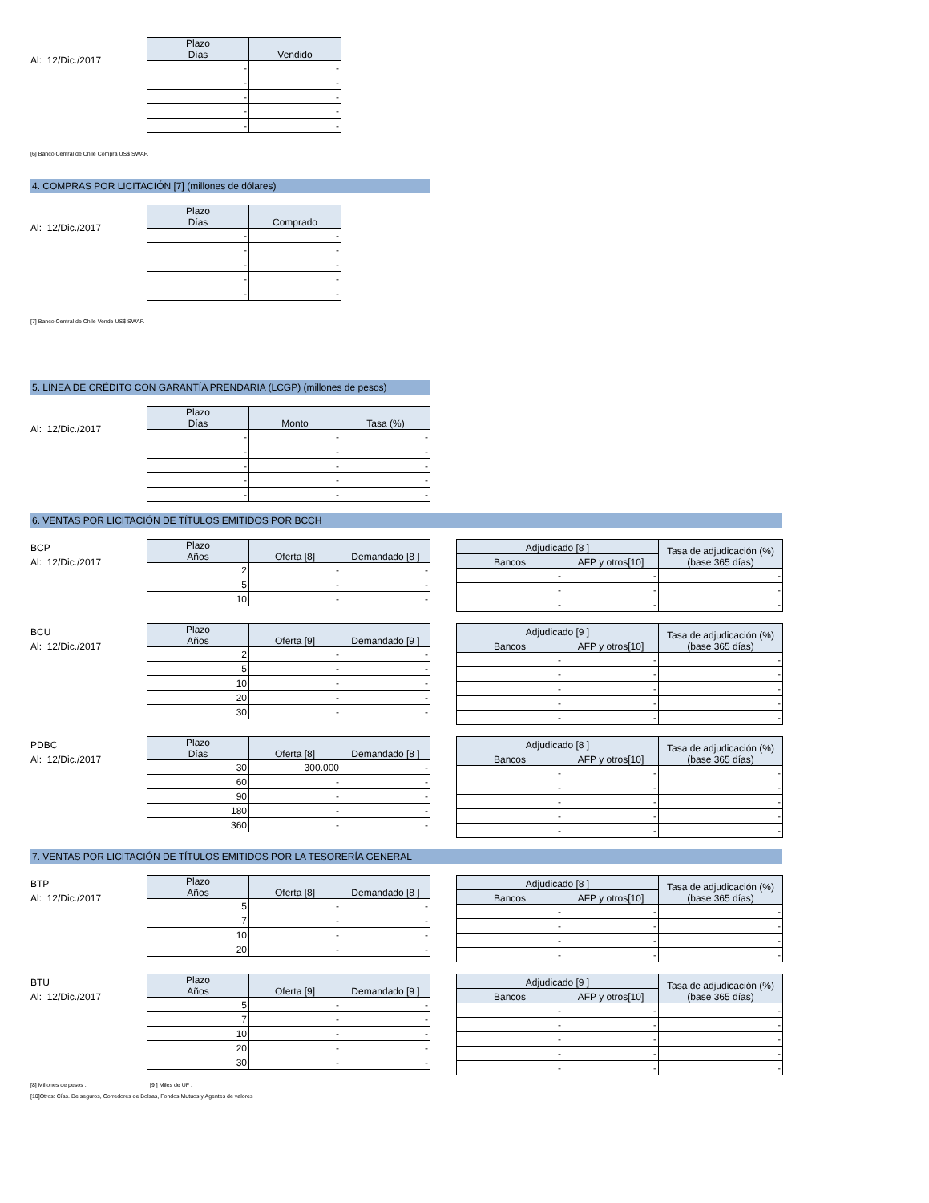Al: 12/Dic./2017
| Plazo Días | Vendido |
| --- | --- |
| - | - |
| - | - |
| - | - |
| - | - |
| - | - |
[6] Banco Central de Chile Compra US$ SWAP.
4. COMPRAS POR LICITACIÓN [7] (millones de dólares)
Al: 12/Dic./2017
| Plazo Días | Comprado |
| --- | --- |
| - | - |
| - | - |
| - | - |
| - | - |
| - | - |
[7] Banco Central de Chile Vende US$ SWAP.
5. LÍNEA DE CRÉDITO CON GARANTÍA PRENDARIA (LCGP) (millones de pesos)
Al: 12/Dic./2017
| Plazo Días | Monto | Tasa (%) |
| --- | --- | --- |
| - | - | - |
| - | - | - |
| - | - | - |
| - | - | - |
| - | - | - |
6. VENTAS POR LICITACIÓN DE TÍTULOS EMITIDOS POR BCCH
BCP
Al: 12/Dic./2017
| Plazo Años | Oferta [8] | Demandado [8 ] |
| --- | --- | --- |
| 2 | - | - |
| 5 | - | - |
| 10 | - | - |
| Adjudicado [8 ] | | Tasa de adjudicación (%) (base 365 días) |
| --- | --- | --- |
| Bancos | AFP y otros[10] | |
| - | - | - |
| - | - | - |
| - | - | - |
BCU
Al: 12/Dic./2017
| Plazo Años | Oferta [9] | Demandado [9 ] |
| --- | --- | --- |
| 2 | - | - |
| 5 | - | - |
| 10 | - | - |
| 20 | - | - |
| 30 | - | - |
| Adjudicado [9 ] | | Tasa de adjudicación (%) (base 365 días) |
| --- | --- | --- |
| Bancos | AFP y otros[10] | |
| - | - | - |
| - | - | - |
| - | - | - |
| - | - | - |
| - | - | - |
PDBC
Al: 12/Dic./2017
| Plazo Días | Oferta [8] | Demandado [8 ] |
| --- | --- | --- |
| 30 | 300.000 | - |
| 60 | - | - |
| 90 | - | - |
| 180 | - | - |
| 360 | - | - |
| Adjudicado [8 ] | | Tasa de adjudicación (%) (base 365 días) |
| --- | --- | --- |
| Bancos | AFP y otros[10] | |
| - | - | - |
| - | - | - |
| - | - | - |
| - | - | - |
| - | - | - |
7. VENTAS POR LICITACIÓN DE TÍTULOS EMITIDOS POR LA TESORERÍA GENERAL
BTP
Al: 12/Dic./2017
| Plazo Años | Oferta [8] | Demandado [8 ] |
| --- | --- | --- |
| 5 | - | - |
| 7 | - | - |
| 10 | - | - |
| 20 | - | - |
| Adjudicado [8 ] | | Tasa de adjudicación (%) (base 365 días) |
| --- | --- | --- |
| Bancos | AFP y otros[10] | |
| - | - | - |
| - | - | - |
| - | - | - |
| - | - | - |
BTU
Al: 12/Dic./2017
| Plazo Años | Oferta [9] | Demandado [9 ] |
| --- | --- | --- |
| 5 | - | - |
| 7 | - | - |
| 10 | - | - |
| 20 | - | - |
| 30 | - | - |
| Adjudicado [9 ] | | Tasa de adjudicación (%) (base 365 días) |
| --- | --- | --- |
| Bancos | AFP y otros[10] | |
| - | - | - |
| - | - | - |
| - | - | - |
| - | - | - |
| - | - | - |
[8] Millones de pesos . [9 ] Miles de UF .
[10]Otros: Cías. De seguros, Corredores de Bolsas, Fondos Mutuos y Agentes de valores